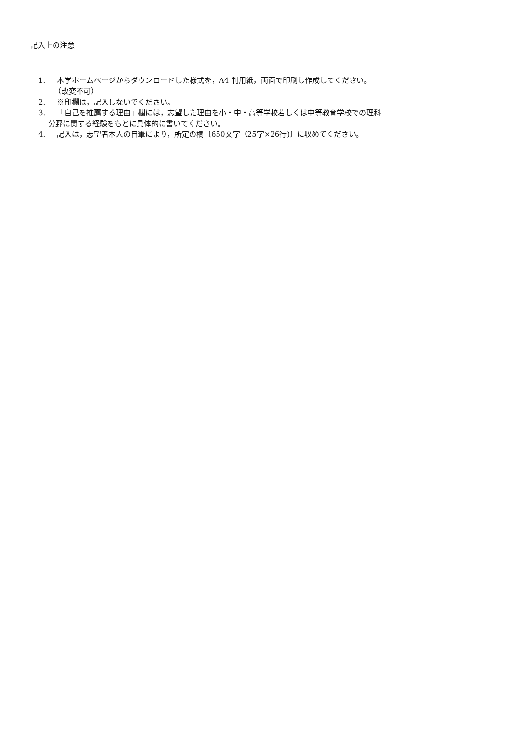記入上の注意
1. 本学ホームページからダウンロードした様式を，A4 判用紙，両面で印刷し作成してください。
（改変不可）
2. ※印欄は，記入しないでください。
3. 「自己を推薦する理由」欄には，志望した理由を小・中・高等学校若しくは中等教育学校での理科
分野に関する経験をもとに具体的に書いてください。
4. 記入は，志望者本人の自筆により，所定の欄〔650文字（25字×26行)〕に収めてください。